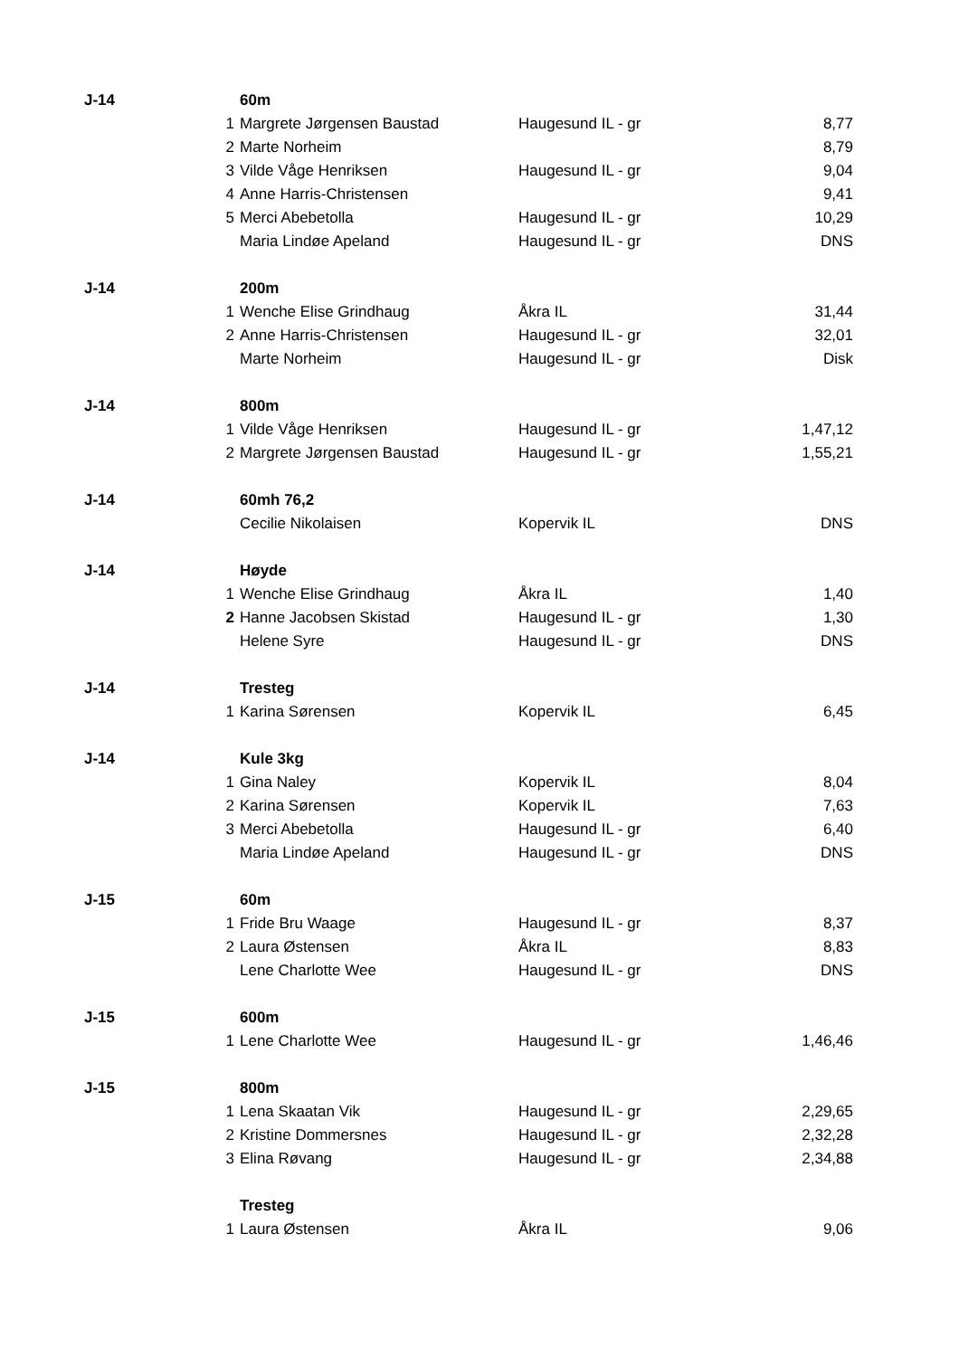| J-14 | | 60m | | |
| | 1 | Margrete Jørgensen Baustad | Haugesund IL - gr | 8,77 |
| | 2 | Marte Norheim | | 8,79 |
| | 3 | Vilde Våge Henriksen | Haugesund IL - gr | 9,04 |
| | 4 | Anne Harris-Christensen | | 9,41 |
| | 5 | Merci Abebetolla | Haugesund IL - gr | 10,29 |
| | | Maria Lindøe Apeland | Haugesund IL - gr | DNS |
| J-14 | | 200m | | |
| | 1 | Wenche Elise Grindhaug | Åkra IL | 31,44 |
| | 2 | Anne Harris-Christensen | Haugesund IL - gr | 32,01 |
| | | Marte Norheim | Haugesund IL - gr | Disk |
| J-14 | | 800m | | |
| | 1 | Vilde Våge Henriksen | Haugesund IL - gr | 1,47,12 |
| | 2 | Margrete Jørgensen Baustad | Haugesund IL - gr | 1,55,21 |
| J-14 | | 60mh 76,2 | | |
| | | Cecilie Nikolaisen | Kopervik IL | DNS |
| J-14 | | Høyde | | |
| | 1 | Wenche Elise Grindhaug | Åkra IL | 1,40 |
| | 2 | Hanne Jacobsen Skistad | Haugesund IL - gr | 1,30 |
| | | Helene Syre | Haugesund IL - gr | DNS |
| J-14 | | Tresteg | | |
| | 1 | Karina Sørensen | Kopervik IL | 6,45 |
| J-14 | | Kule 3kg | | |
| | 1 | Gina Naley | Kopervik IL | 8,04 |
| | 2 | Karina Sørensen | Kopervik IL | 7,63 |
| | 3 | Merci Abebetolla | Haugesund IL - gr | 6,40 |
| | | Maria Lindøe Apeland | Haugesund IL - gr | DNS |
| J-15 | | 60m | | |
| | 1 | Fride Bru Waage | Haugesund IL - gr | 8,37 |
| | 2 | Laura Østensen | Åkra IL | 8,83 |
| | | Lene Charlotte Wee | Haugesund IL - gr | DNS |
| J-15 | | 600m | | |
| | 1 | Lene Charlotte Wee | Haugesund IL - gr | 1,46,46 |
| J-15 | | 800m | | |
| | 1 | Lena Skaatan Vik | Haugesund IL - gr | 2,29,65 |
| | 2 | Kristine Dommersnes | Haugesund IL - gr | 2,32,28 |
| | 3 | Elina Røvang | Haugesund IL - gr | 2,34,88 |
| | | Tresteg | | |
| | 1 | Laura Østensen | Åkra IL | 9,06 |